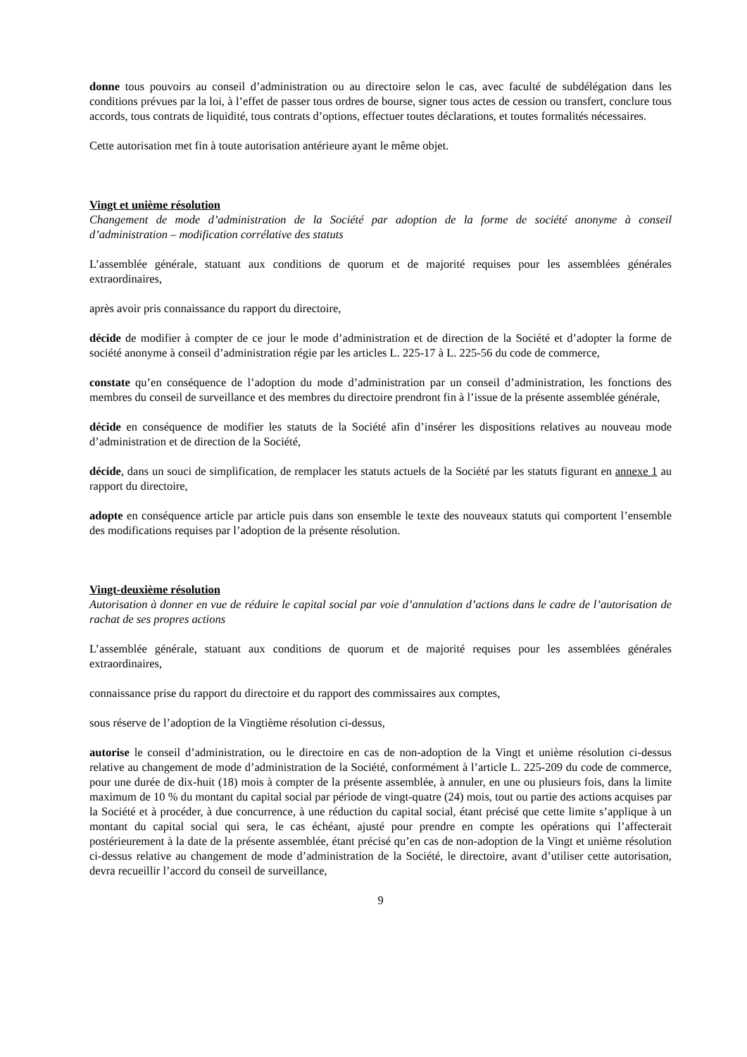donne tous pouvoirs au conseil d’administration ou au directoire selon le cas, avec faculté de subdélégation dans les conditions prévues par la loi, à l’effet de passer tous ordres de bourse, signer tous actes de cession ou transfert, conclure tous accords, tous contrats de liquidité, tous contrats d’options, effectuer toutes déclarations, et toutes formalités nécessaires.
Cette autorisation met fin à toute autorisation antérieure ayant le même objet.
Vingt et unième résolution
Changement de mode d’administration de la Société par adoption de la forme de société anonyme à conseil d’administration – modification corrélative des statuts
L’assemblée générale, statuant aux conditions de quorum et de majorité requises pour les assemblées générales extraordinaires,
après avoir pris connaissance du rapport du directoire,
décide de modifier à compter de ce jour le mode d’administration et de direction de la Société et d’adopter la forme de société anonyme à conseil d’administration régie par les articles L. 225-17 à L. 225-56 du code de commerce,
constate qu’en conséquence de l’adoption du mode d’administration par un conseil d’administration, les fonctions des membres du conseil de surveillance et des membres du directoire prendront fin à l’issue de la présente assemblée générale,
décide en conséquence de modifier les statuts de la Société afin d’insérer les dispositions relatives au nouveau mode d’administration et de direction de la Société,
décide, dans un souci de simplification, de remplacer les statuts actuels de la Société par les statuts figurant en annexe 1 au rapport du directoire,
adopte en conséquence article par article puis dans son ensemble le texte des nouveaux statuts qui comportent l’ensemble des modifications requises par l’adoption de la présente résolution.
Vingt-deuxième résolution
Autorisation à donner en vue de réduire le capital social par voie d’annulation d’actions dans le cadre de l’autorisation de rachat de ses propres actions
L’assemblée générale, statuant aux conditions de quorum et de majorité requises pour les assemblées générales extraordinaires,
connaissance prise du rapport du directoire et du rapport des commissaires aux comptes,
sous réserve de l’adoption de la Vingtième résolution ci-dessus,
autorise le conseil d’administration, ou le directoire en cas de non-adoption de la Vingt et unième résolution ci-dessus relative au changement de mode d’administration de la Société, conformément à l’article L. 225-209 du code de commerce, pour une durée de dix-huit (18) mois à compter de la présente assemblée, à annuler, en une ou plusieurs fois, dans la limite maximum de 10 % du montant du capital social par période de vingt-quatre (24) mois, tout ou partie des actions acquises par la Société et à procéder, à due concurrence, à une réduction du capital social, étant précisé que cette limite s’applique à un montant du capital social qui sera, le cas échéant, ajusté pour prendre en compte les opérations qui l’affecterait postérieurement à la date de la présente assemblée, étant précisé qu’en cas de non-adoption de la Vingt et unième résolution ci-dessus relative au changement de mode d’administration de la Société, le directoire, avant d’utiliser cette autorisation, devra recueillir l’accord du conseil de surveillance,
9